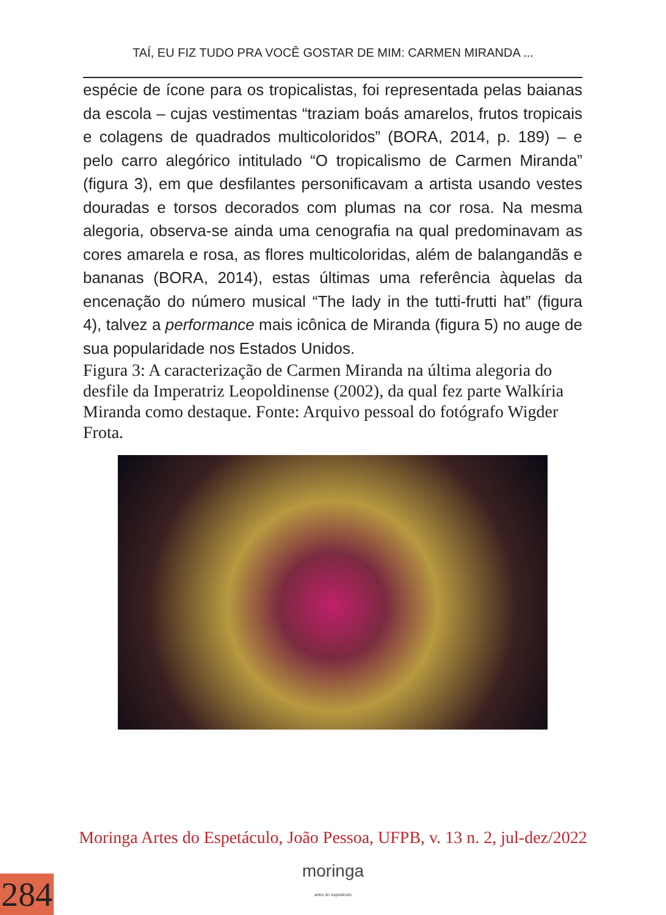TAÍ, EU FIZ TUDO PRA VOCÊ GOSTAR DE MIM: CARMEN MIRANDA ...
espécie de ícone para os tropicalistas, foi representada pelas baianas da escola – cujas vestimentas “traziam boás amarelos, frutos tropicais e colagens de quadrados multicoloridos” (BORA, 2014, p. 189) – e pelo carro alegórico intitulado “O tropicalismo de Carmen Miranda” (figura 3), em que desfilantes personificavam a artista usando vestes douradas e torsos decorados com plumas na cor rosa. Na mesma alegoria, observa-se ainda uma cenografia na qual predominavam as cores amarela e rosa, as flores multicoloridas, além de balangandãs e bananas (BORA, 2014), estas últimas uma referência àquelas da encenação do número musical “The lady in the tutti-frutti hat” (figura 4), talvez a performance mais icônica de Miranda (figura 5) no auge de sua popularidade nos Estados Unidos.
Figura 3: A caracterização de Carmen Miranda na última alegoria do desfile da Imperatriz Leopoldinense (2002), da qual fez parte Walkíria Miranda como destaque. Fonte: Arquivo pessoal do fotógrafo Wigder Frota.
Moringa Artes do Espetáculo, João Pessoa, UFPB, v. 13 n. 2, jul-dez/2022
moringa
artes do espetáculo
284